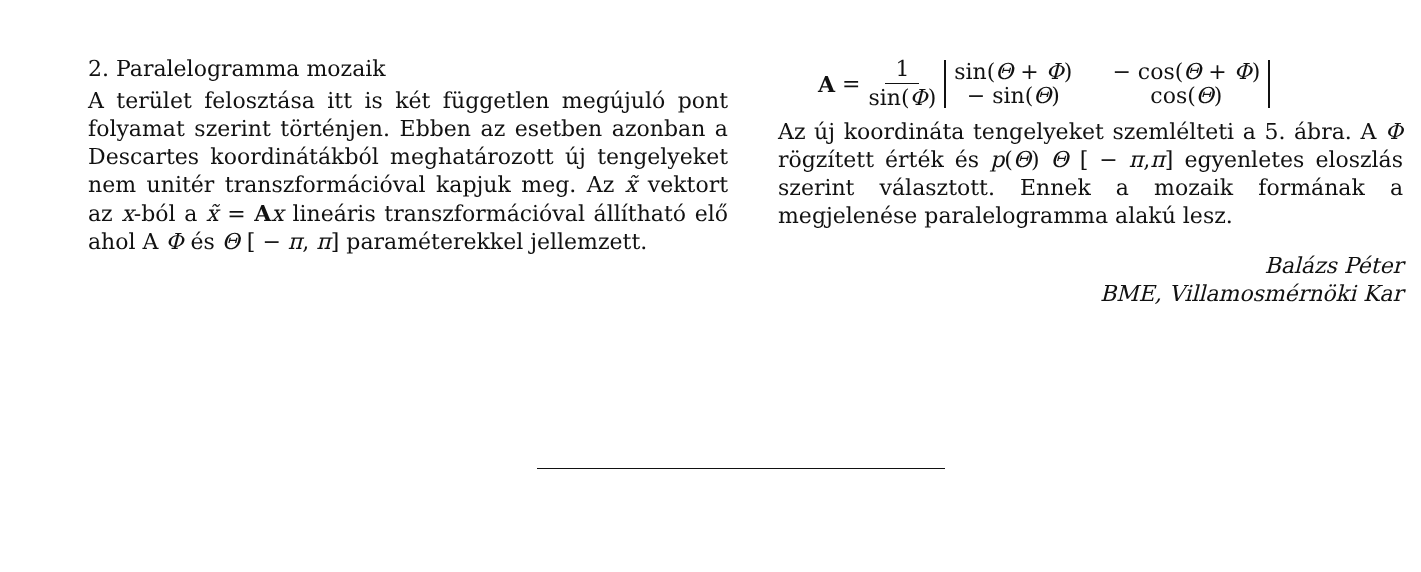2. Paralelogramma mozaik
A terület felosztása itt is két független megújuló pont folyamat szerint történjen. Ebben az esetben azonban a Descartes koordinátákból meghatározott új tengelyeket nem unitér transzformációval kapjuk meg. Az x̃ vektort az x-ból a x̃ = Ax lineáris transzformációval állítható elő ahol A Φ és Θ [ − π, π] paraméterekkel jellemzett.
A = 1 sin(Φ)
sin(Θ + Φ)
− cos(Θ + Φ)
− sin(Θ)
cos(Θ)
Az új koordináta tengelyeket szemlélteti a 5. ábra. A Φ rögzített érték és p(Θ) Θ [ − π,π] egyenletes eloszlás szerint választott. Ennek a mozaik formának a megjelenése paralelogramma alakú lesz.
Balázs Péter
BME, Villamosmérnöki Kar